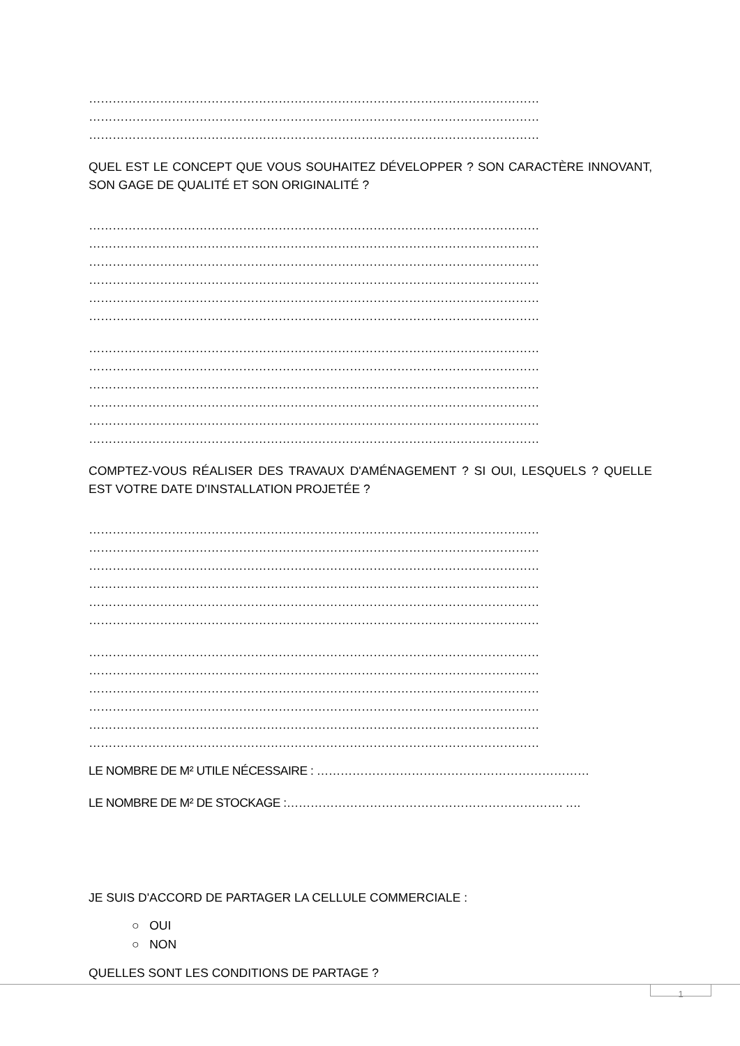……………………………………………………………………………………………………
……………………………………………………………………………………………………
……………………………………………………………………………………………………
QUEL EST LE CONCEPT QUE VOUS SOUHAITEZ DÉVELOPPER ? SON CARACTÈRE INNOVANT, SON GAGE DE QUALITÉ ET SON ORIGINALITÉ ?
……………………………………………………………………………………………………
……………………………………………………………………………………………………
……………………………………………………………………………………………………
……………………………………………………………………………………………………
……………………………………………………………………………………………………
……………………………………………………………………………………………………
……………………………………………………………………………………………………
……………………………………………………………………………………………………
……………………………………………………………………………………………………
……………………………………………………………………………………………………
……………………………………………………………………………………………………
……………………………………………………………………………………………………
COMPTEZ-VOUS RÉALISER DES TRAVAUX D'AMÉNAGEMENT ? SI OUI, LESQUELS ? QUELLE EST VOTRE DATE D'INSTALLATION PROJETÉE ?
……………………………………………………………………………………………………
……………………………………………………………………………………………………
……………………………………………………………………………………………………
……………………………………………………………………………………………………
……………………………………………………………………………………………………
……………………………………………………………………………………………………
……………………………………………………………………………………………………
……………………………………………………………………………………………………
……………………………………………………………………………………………………
……………………………………………………………………………………………………
……………………………………………………………………………………………………
……………………………………………………………………………………………………
LE NOMBRE DE M² UTILE NÉCESSAIRE : ……………………………………………………………
LE NOMBRE DE M² DE STOCKAGE :……………………………………………………………. ….
JE SUIS D'ACCORD DE PARTAGER LA CELLULE COMMERCIALE :
○ OUI
○ NON
QUELLES SONT LES CONDITIONS DE PARTAGE ?
1